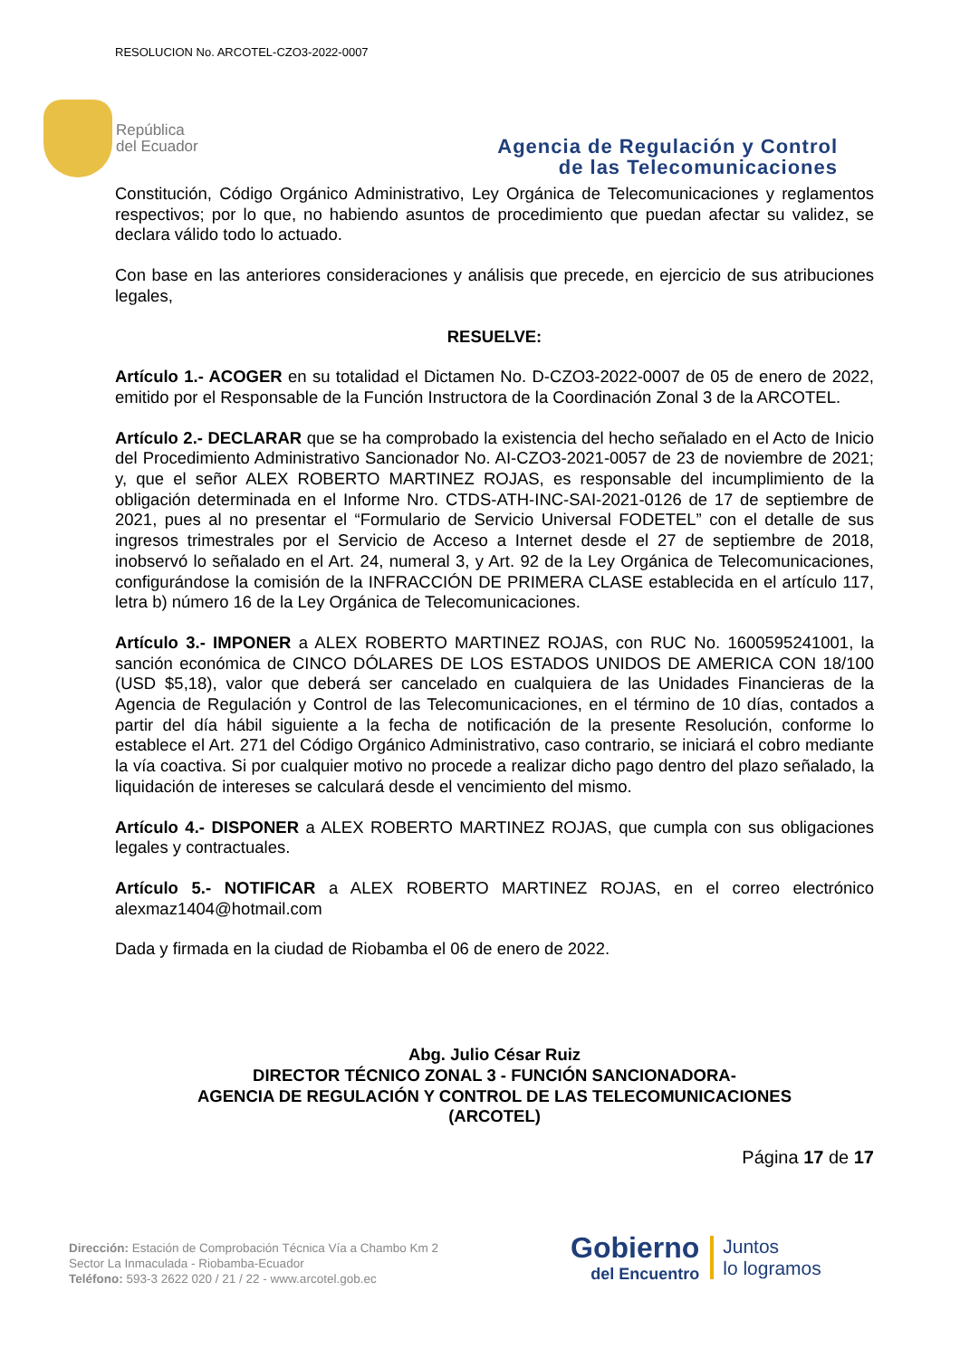RESOLUCION No. ARCOTEL-CZO3-2022-0007
República
del Ecuador
Agencia de Regulación y Control
de las Telecomunicaciones
Constitución, Código Orgánico Administrativo, Ley Orgánica de Telecomunicaciones y reglamentos respectivos; por lo que, no habiendo asuntos de procedimiento que puedan afectar su validez, se declara válido todo lo actuado.
Con base en las anteriores consideraciones y análisis que precede, en ejercicio de sus atribuciones legales,
RESUELVE:
Artículo 1.- ACOGER en su totalidad el Dictamen No. D-CZO3-2022-0007 de 05 de enero de 2022, emitido por el Responsable de la Función Instructora de la Coordinación Zonal 3 de la ARCOTEL.
Artículo 2.- DECLARAR que se ha comprobado la existencia del hecho señalado en el Acto de Inicio del Procedimiento Administrativo Sancionador No. AI-CZO3-2021-0057 de 23 de noviembre de 2021; y, que el señor ALEX ROBERTO MARTINEZ ROJAS, es responsable del incumplimiento de la obligación determinada en el Informe Nro. CTDS-ATH-INC-SAI-2021-0126 de 17 de septiembre de 2021, pues al no presentar el “Formulario de Servicio Universal FODETEL” con el detalle de sus ingresos trimestrales por el Servicio de Acceso a Internet desde el 27 de septiembre de 2018, inobservó lo señalado en el Art. 24, numeral 3, y Art. 92 de la Ley Orgánica de Telecomunicaciones, configurándose la comisión de la INFRACCIÓN DE PRIMERA CLASE establecida en el artículo 117, letra b) número 16 de la Ley Orgánica de Telecomunicaciones.
Artículo 3.- IMPONER a ALEX ROBERTO MARTINEZ ROJAS, con RUC No. 1600595241001, la sanción económica de CINCO DÓLARES DE LOS ESTADOS UNIDOS DE AMERICA CON 18/100 (USD $5,18), valor que deberá ser cancelado en cualquiera de las Unidades Financieras de la Agencia de Regulación y Control de las Telecomunicaciones, en el término de 10 días, contados a partir del día hábil siguiente a la fecha de notificación de la presente Resolución, conforme lo establece el Art. 271 del Código Orgánico Administrativo, caso contrario, se iniciará el cobro mediante la vía coactiva. Si por cualquier motivo no procede a realizar dicho pago dentro del plazo señalado, la liquidación de intereses se calculará desde el vencimiento del mismo.
Artículo 4.- DISPONER a ALEX ROBERTO MARTINEZ ROJAS, que cumpla con sus obligaciones legales y contractuales.
Artículo 5.- NOTIFICAR a ALEX ROBERTO MARTINEZ ROJAS, en el correo electrónico alexmaz1404@hotmail.com
Dada y firmada en la ciudad de Riobamba el 06 de enero de 2022.
Abg. Julio César Ruiz
DIRECTOR TÉCNICO ZONAL 3 - FUNCIÓN SANCIONADORA-
AGENCIA DE REGULACIÓN Y CONTROL DE LAS TELECOMUNICACIONES
(ARCOTEL)
Página 17 de 17
Dirección: Estación de Comprobación Técnica Vía a Chambo Km 2
Sector La Inmaculada - Riobamba-Ecuador
Teléfono: 593-3 2622 020 / 21 / 22 - www.arcotel.gob.ec
Gobierno
del Encuentro
Juntos
lo logramos